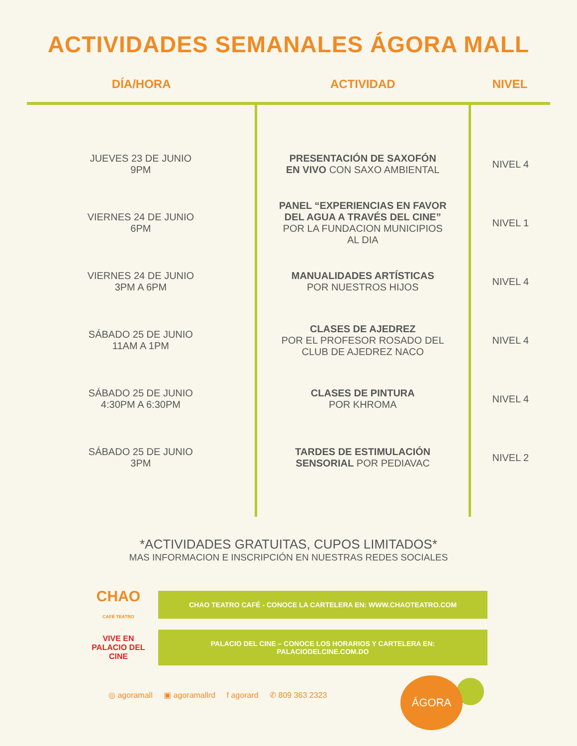ACTIVIDADES SEMANALES ÁGORA MALL
| DÍA/HORA | ACTIVIDAD | NIVEL |
| --- | --- | --- |
| JUEVES 23 DE JUNIO 9PM | PRESENTACIÓN DE SAXOFÓN EN VIVO CON SAXO AMBIENTAL | NIVEL 4 |
| VIERNES 24 DE JUNIO 6PM | PANEL “EXPERIENCIAS EN FAVOR DEL AGUA A TRAVÉS DEL CINE” POR LA FUNDACION MUNICIPIOS AL DIA | NIVEL 1 |
| VIERNES 24 DE JUNIO 3PM A 6PM | MANUALIDADES ARTÍSTICAS POR NUESTROS HIJOS | NIVEL 4 |
| SÁBADO 25 DE JUNIO 11AM A 1PM | CLASES DE AJEDREZ POR EL PROFESOR ROSADO DEL CLUB DE AJEDREZ NACO | NIVEL 4 |
| SÁBADO 25 DE JUNIO 4:30PM A 6:30PM | CLASES DE PINTURA POR KHROMA | NIVEL 4 |
| SÁBADO 25 DE JUNIO 3PM | TARDES DE ESTIMULACIÓN SENSORIAL POR PEDIAVAC | NIVEL 2 |
*ACTIVIDADES GRATUITAS, CUPOS LIMITADOS*
MAS INFORMACION E INSCRIPCIÓN EN NUESTRAS REDES SOCIALES
CHAO
CAFÉ TEATRO
CHAO TEATRO CAFÉ - CONOCE LA CARTELERA EN: WWW.CHAOTEATRO.COM
VIVE EN
PALACIO DEL CINE
PALACIO DEL CINE – CONOCE LOS HORARIOS Y CARTELERA EN:
PALACIODELCINE.COM.DO
◎ agoramall ▣ agoramallrd f agorard ✆ 809 363 2323
ÁGORA